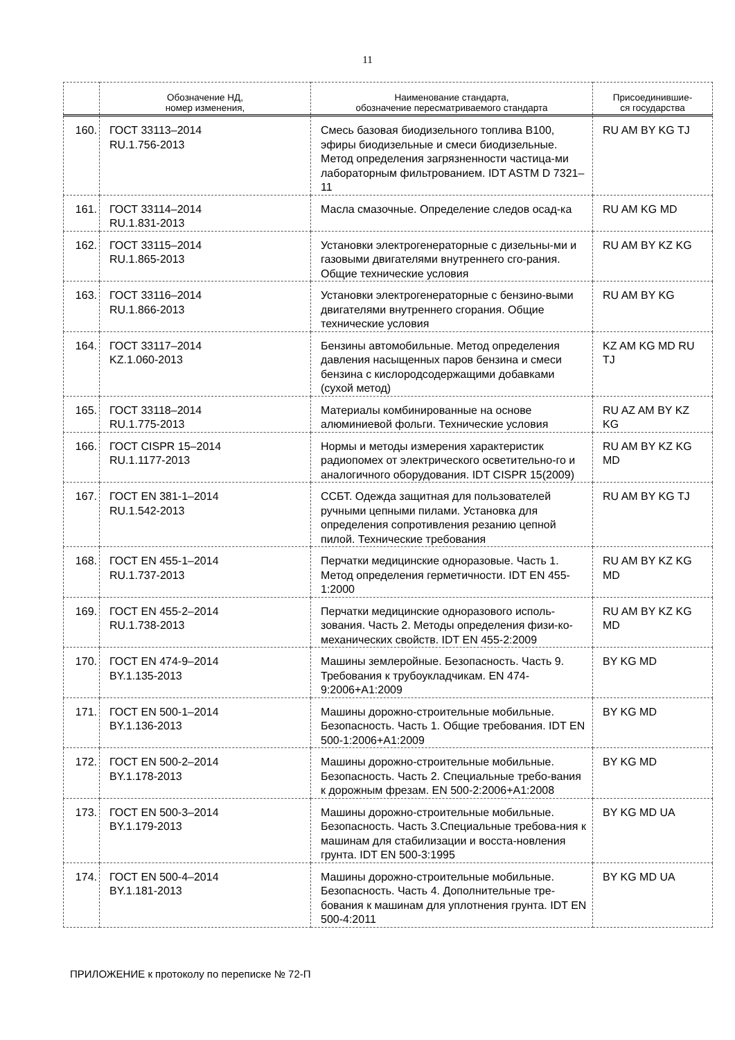11
| | Обозначение НД, номер изменения, | Наименование стандарта, обозначение пересматриваемого стандарта | Присоединившие- ся государства |
| --- | --- | --- | --- |
| 160. | ГОСТ 33113–2014 RU.1.756-2013 | Смесь базовая биодизельного топлива B100, эфиры биодизельные и смеси биодизельные. Метод определения загрязненности частица-ми лабораторным фильтрованием. IDT ASTM D 7321–11 | RU AM BY KG TJ |
| 161. | ГОСТ 33114–2014 RU.1.831-2013 | Масла смазочные. Определение следов осад-ка | RU AM KG MD |
| 162. | ГОСТ 33115–2014 RU.1.865-2013 | Установки электрогенераторные с дизельны-ми и газовыми двигателями внутреннего сго-рания. Общие технические условия | RU AM BY KZ KG |
| 163. | ГОСТ 33116–2014 RU.1.866-2013 | Установки электрогенераторные с бензино-выми двигателями внутреннего сгорания. Общие технические условия | RU AM BY KG |
| 164. | ГОСТ 33117–2014 KZ.1.060-2013 | Бензины автомобильные. Метод определения давления насыщенных паров бензина и смеси бензина с кислородсодержащими добавками (сухой метод) | KZ AM KG MD RU TJ |
| 165. | ГОСТ 33118–2014 RU.1.775-2013 | Материалы комбинированные на основе алюминиевой фольги. Технические условия | RU AZ AM BY KZ KG |
| 166. | ГОСТ CISPR 15–2014 RU.1.1177-2013 | Нормы и методы измерения характеристик радиопомех от электрического осветительно-го и аналогичного оборудования. IDT CISPR 15(2009) | RU AM BY KZ KG MD |
| 167. | ГОСТ EN 381-1–2014 RU.1.542-2013 | ССБТ. Одежда защитная для пользователей ручными цепными пилами. Установка для определения сопротивления резанию цепной пилой. Технические требования | RU AM BY KG TJ |
| 168. | ГОСТ EN 455-1–2014 RU.1.737-2013 | Перчатки медицинские одноразовые. Часть 1. Метод определения герметичности. IDT EN 455-1:2000 | RU AM BY KZ KG MD |
| 169. | ГОСТ EN 455-2–2014 RU.1.738-2013 | Перчатки медицинские одноразового исполь-зования. Часть 2. Методы определения физи-ко-механических свойств. IDT EN 455-2:2009 | RU AM BY KZ KG MD |
| 170. | ГОСТ EN 474-9–2014 BY.1.135-2013 | Машины землеройные. Безопасность. Часть 9. Требования к трубоукладчикам. EN 474-9:2006+A1:2009 | BY KG MD |
| 171. | ГОСТ EN 500-1–2014 BY.1.136-2013 | Машины дорожно-строительные мобильные. Безопасность. Часть 1. Общие требования. IDT EN 500-1:2006+A1:2009 | BY KG MD |
| 172. | ГОСТ EN 500-2–2014 BY.1.178-2013 | Машины дорожно-строительные мобильные. Безопасность. Часть 2. Специальные требо-вания к дорожным фрезам. EN 500-2:2006+A1:2008 | BY KG MD |
| 173. | ГОСТ EN 500-3–2014 BY.1.179-2013 | Машины дорожно-строительные мобильные. Безопасность. Часть 3.Специальные требова-ния к машинам для стабилизации и восста-новления грунта. IDT EN 500-3:1995 | BY KG MD UA |
| 174. | ГОСТ EN 500-4–2014 BY.1.181-2013 | Машины дорожно-строительные мобильные. Безопасность. Часть 4. Дополнительные тре-бования к машинам для уплотнения грунта. IDT EN 500-4:2011 | BY KG MD UA |
ПРИЛОЖЕНИЕ к протоколу по переписке № 72-П